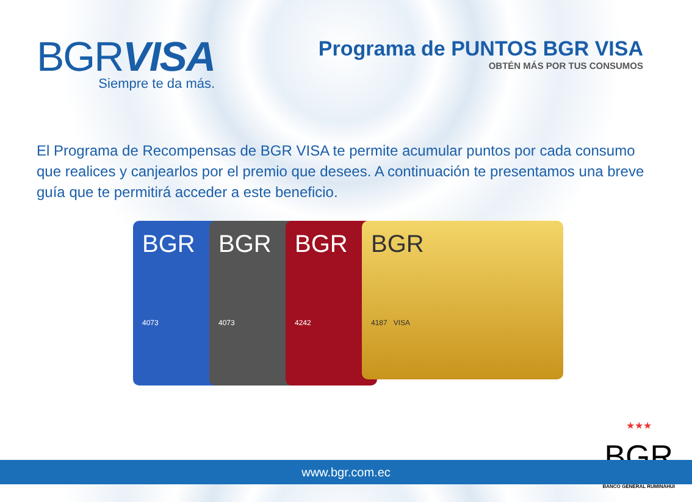BGRVISA
Siempre te da más.
Programa de PUNTOS BGR VISA
OBTÉN MÁS POR TUS CONSUMOS
El Programa de Recompensas de BGR VISA te permite acumular puntos por cada consumo que realices y canjearlos por el premio que desees. A continuación te presentamos una breve guía que te permitirá acceder a este beneficio.
BGR
4073
BGR
4073
BGR
4242
BGR
4187 VISA
★★★
BGR
BANCO GENERAL RUMIÑAHUI
www.bgr.com.ec